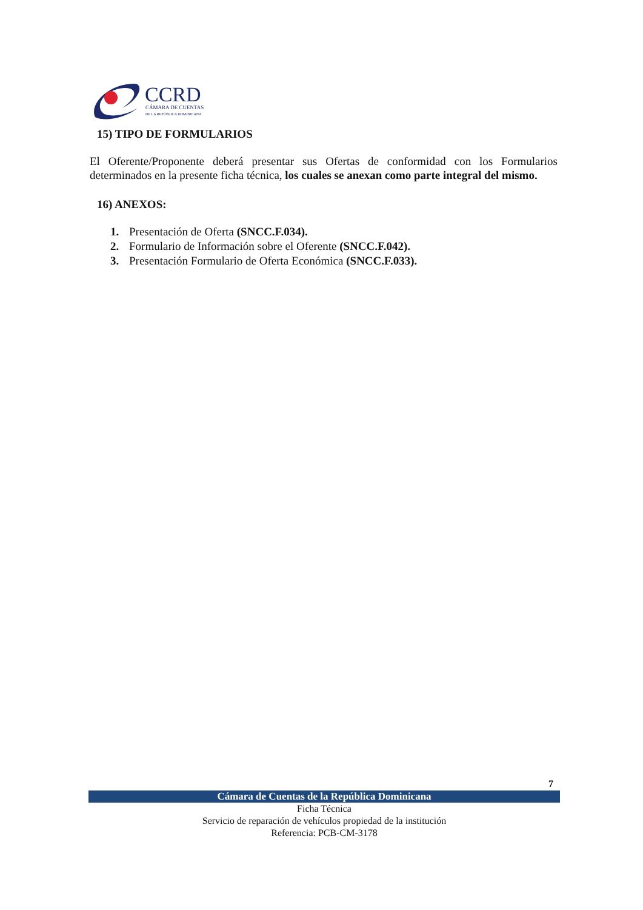CCRD
CÁMARA DE CUENTAS
DE LA REPÚBLICA DOMINICANA
15) TIPO DE FORMULARIOS
El Oferente/Proponente deberá presentar sus Ofertas de conformidad con los Formularios determinados en la presente ficha técnica, los cuales se anexan como parte integral del mismo.
16) ANEXOS:
1. Presentación de Oferta (SNCC.F.034).
2. Formulario de Información sobre el Oferente (SNCC.F.042).
3. Presentación Formulario de Oferta Económica (SNCC.F.033).
7
Cámara de Cuentas de la República Dominicana
Ficha Técnica
Servicio de reparación de vehículos propiedad de la institución
Referencia: PCB-CM-3178